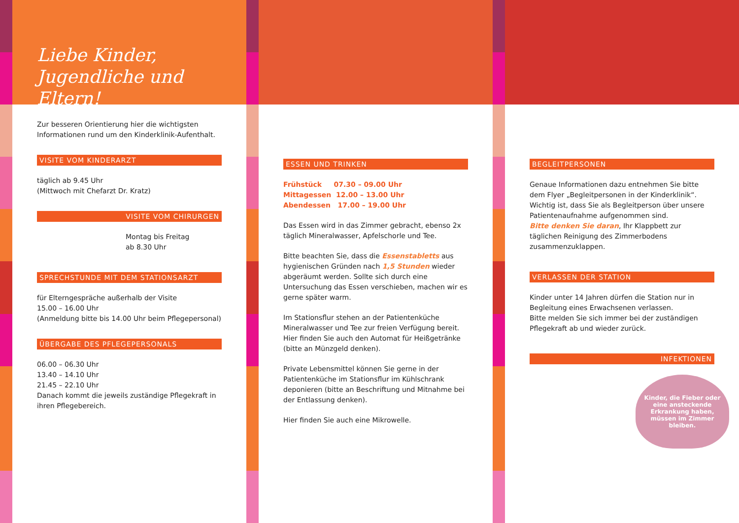Liebe Kinder, Jugendliche und Eltern!
Zur besseren Orientierung hier die wichtigsten Informationen rund um den Kinderklinik-Aufenthalt.
VISITE VOM KINDERARZT
täglich ab 9.45 Uhr
(Mittwoch mit Chefarzt Dr. Kratz)
VISITE VOM CHIRURGEN
Montag bis Freitag
ab 8.30 Uhr
SPRECHSTUNDE MIT DEM STATIONSARZT
für Elterngespräche außerhalb der Visite
15.00 – 16.00 Uhr
(Anmeldung bitte bis 14.00 Uhr beim Pflegepersonal)
ÜBERGABE DES PFLEGEPERSONALS
06.00 – 06.30 Uhr
13.40 – 14.10 Uhr
21.45 – 22.10 Uhr
Danach kommt die jeweils zuständige Pflegekraft in ihren Pflegebereich.
ESSEN UND TRINKEN
Frühstück 07.30 – 09.00 Uhr
Mittagessen 12.00 – 13.00 Uhr
Abendessen 17.00 – 19.00 Uhr
Das Essen wird in das Zimmer gebracht, ebenso 2x täglich Mineralwasser, Apfelschorle und Tee.
Bitte beachten Sie, dass die Essenstabletts aus hygienischen Gründen nach 1,5 Stunden wieder abgeräumt werden. Sollte sich durch eine Untersuchung das Essen verschieben, machen wir es gerne später warm.
Im Stationsflur stehen an der Patientenküche Mineralwasser und Tee zur freien Verfügung bereit. Hier finden Sie auch den Automat für Heißgetränke (bitte an Münzgeld denken).
Private Lebensmittel können Sie gerne in der Patientenküche im Stationsflur im Kühlschrank deponieren (bitte an Beschriftung und Mitnahme bei der Entlassung denken).
Hier finden Sie auch eine Mikrowelle.
BEGLEITPERSONEN
Genaue Informationen dazu entnehmen Sie bitte dem Flyer „Begleitpersonen in der Kinderklinik“.
Wichtig ist, dass Sie als Begleitperson über unsere Patientenaufnahme aufgenommen sind.
Bitte denken Sie daran, Ihr Klappbett zur täglichen Reinigung des Zimmerbodens zusammenzuklappen.
VERLASSEN DER STATION
Kinder unter 14 Jahren dürfen die Station nur in Begleitung eines Erwachsenen verlassen.
Bitte melden Sie sich immer bei der zuständigen Pflegekraft ab und wieder zurück.
INFEKTIONEN
Kinder, die Fieber oder eine ansteckende Erkrankung haben, müssen im Zimmer bleiben.